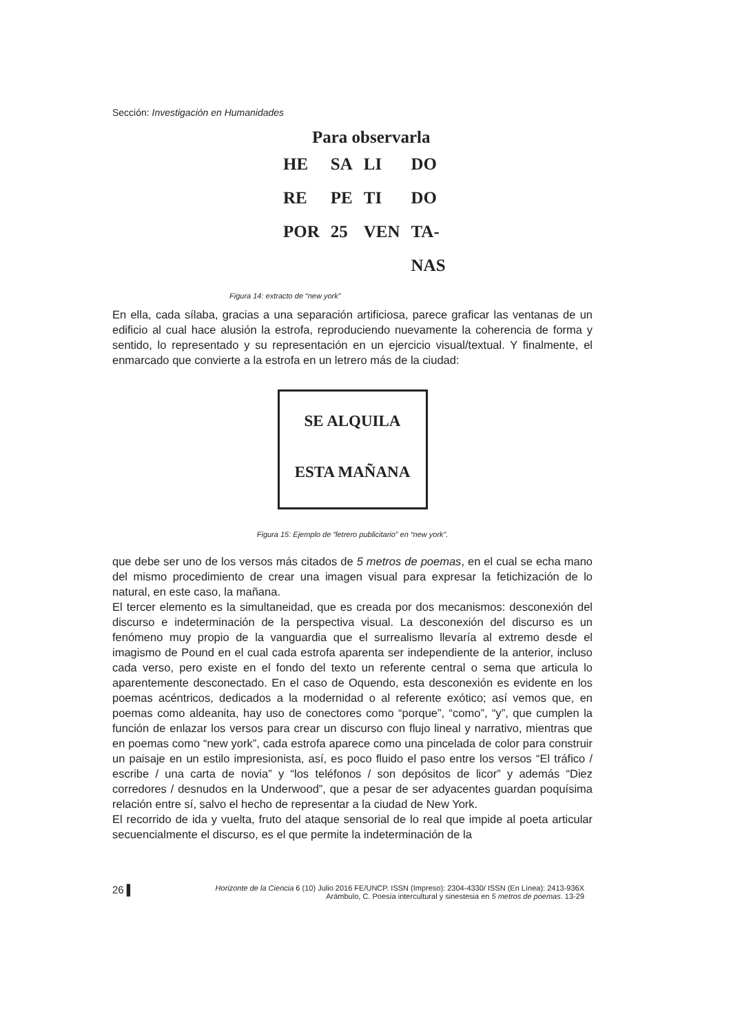Sección: Investigación en Humanidades
Para observarla
| HE | SA | LI | DO |
| RE | PE | TI | DO |
| POR | 25 | VEN | TA- |
| | | | NAS |
Figura 14: extracto de “new york”
En ella, cada sílaba, gracias a una separación artificiosa, parece graficar las ventanas de un edificio al cual hace alusión la estrofa, reproduciendo nuevamente la coherencia de forma y sentido, lo representado y su representación en un ejercicio visual/textual. Y finalmente, el enmarcado que convierte a la estrofa en un letrero más de la ciudad:
SE ALQUILA
ESTA MAÑANA
Figura 15: Ejemplo de “letrero publicitario” en “new york”.
que debe ser uno de los versos más citados de 5 metros de poemas, en el cual se echa mano del mismo procedimiento de crear una imagen visual para expresar la fetichización de lo natural, en este caso, la mañana.
El tercer elemento es la simultaneidad, que es creada por dos mecanismos: desconexión del discurso e indeterminación de la perspectiva visual. La desconexión del discurso es un fenómeno muy propio de la vanguardia que el surrealismo llevaría al extremo desde el imagismo de Pound en el cual cada estrofa aparenta ser independiente de la anterior, incluso cada verso, pero existe en el fondo del texto un referente central o sema que articula lo aparentemente desconectado. En el caso de Oquendo, esta desconexión es evidente en los poemas acéntricos, dedicados a la modernidad o al referente exótico; así vemos que, en poemas como aldeanita, hay uso de conectores como “porque”, “como”, “y”, que cumplen la función de enlazar los versos para crear un discurso con flujo lineal y narrativo, mientras que en poemas como “new york”, cada estrofa aparece como una pincelada de color para construir un paisaje en un estilo impresionista, así, es poco fluido el paso entre los versos “El tráfico / escribe / una carta de novia” y “los teléfonos / son depósitos de licor” y además “Diez corredores / desnudos en la Underwood”, que a pesar de ser adyacentes guardan poquísima relación entre sí, salvo el hecho de representar a la ciudad de New York.
El recorrido de ida y vuelta, fruto del ataque sensorial de lo real que impide al poeta articular secuencialmente el discurso, es el que permite la indeterminación de la
26 ▌
Horizonte de la Ciencia 6 (10) Julio 2016 FE/UNCP. ISSN (Impreso): 2304-4330/ ISSN (En Línea): 2413-936X
Arámbulo, C. Poesía intercultural y sinestesia en 5 metros de poemas. 13-29